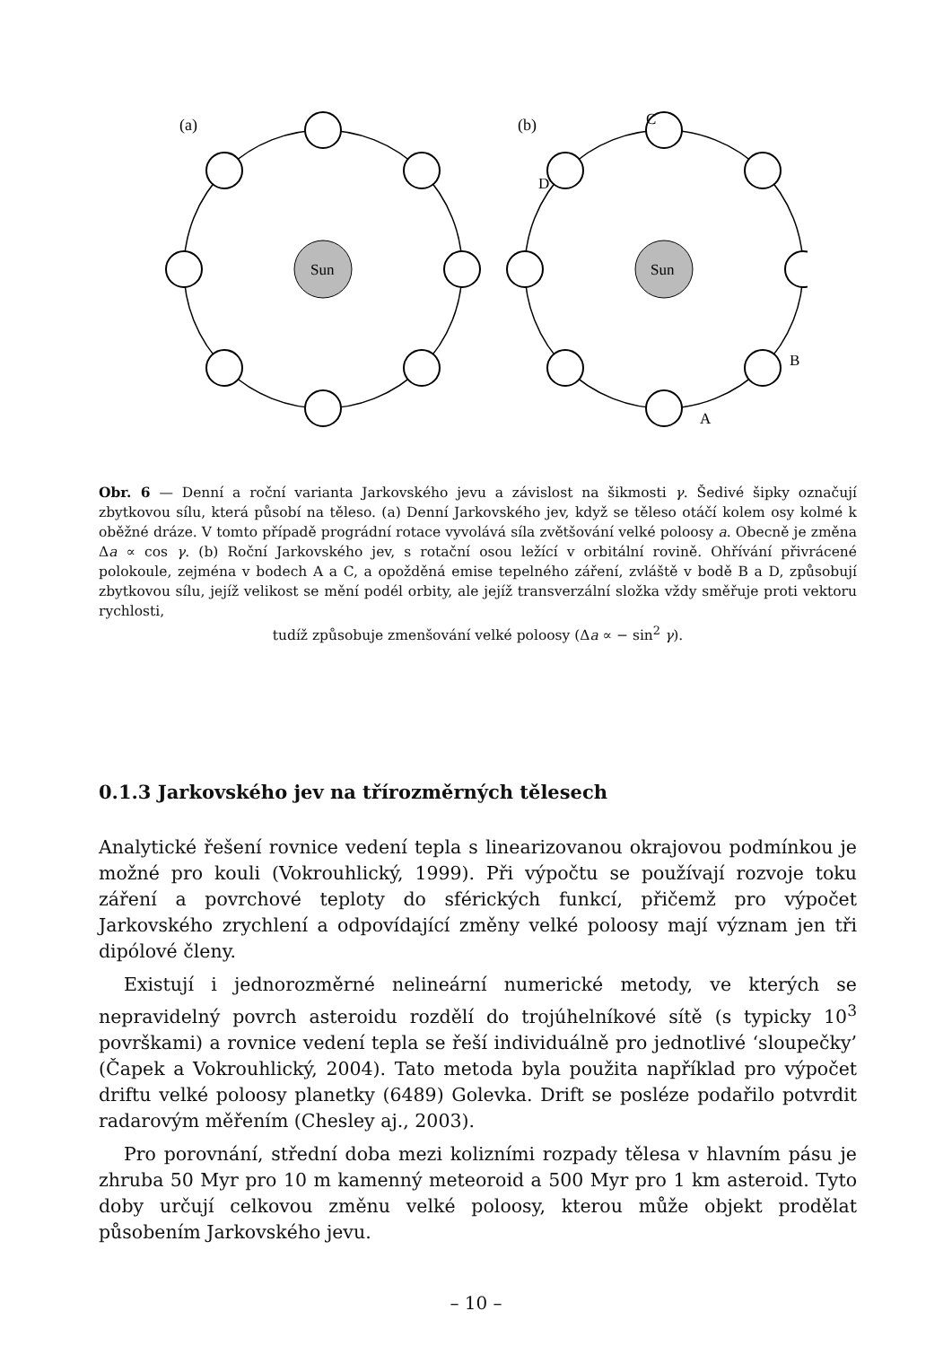Sun
Sun
(a)
(b)
C
D
B
A
Obr. 6 — Denní a roční varianta Jarkovského jevu a závislost na šikmosti γ. Šedivé šipky označují zbytkovou sílu, která působí na těleso. (a) Denní Jarkovského jev, když se těleso otáčí kolem osy kolmé k oběžné dráze. V tomto případě prográdní rotace vyvolává síla zvětšování velké poloosy a. Obecně je změna Δa ∝ cos γ. (b) Roční Jarkovského jev, s rotační osou ležící v orbitální rovině. Ohřívání přivrácené polokoule, zejména v bodech A a C, a opožděná emise tepelného záření, zvláště v bodě B a D, způsobují zbytkovou sílu, jejíž velikost se mění podél orbity, ale jejíž transverzální složka vždy směřuje proti vektoru rychlosti,
tudíž způsobuje zmenšování velké poloosy (Δa ∝ − sin<sup>2</sup> γ).
0.1.3 Jarkovského jev na třírozměrných tělesech
Analytické řešení rovnice vedení tepla s linearizovanou okrajovou podmínkou je možné pro kouli (Vokrouhlický, 1999). Při výpočtu se používají rozvoje toku záření a povrchové teploty do sférických funkcí, přičemž pro výpočet Jarkovského zrychlení a odpovídající změny velké poloosy mají význam jen tři dipólové členy.
Existují i jednorozměrné nelineární numerické metody, ve kterých se nepravidelný povrch asteroidu rozdělí do trojúhelníkové sítě (s typicky 10<sup>3</sup> površkami) a rovnice vedení tepla se řeší individuálně pro jednotlivé ‘sloupečky’ (Čapek a Vokrouhlický, 2004). Tato metoda byla použita například pro výpočet driftu velké poloosy planetky (6489) Golevka. Drift se posléze podařilo potvrdit radarovým měřením (Chesley aj., 2003).
Pro porovnání, střední doba mezi kolizními rozpady tělesa v hlavním pásu je zhruba 50 Myr pro 10 m kamenný meteoroid a 500 Myr pro 1 km asteroid. Tyto doby určují celkovou změnu velké poloosy, kterou může objekt prodělat působením Jarkovského jevu.
– 10 –